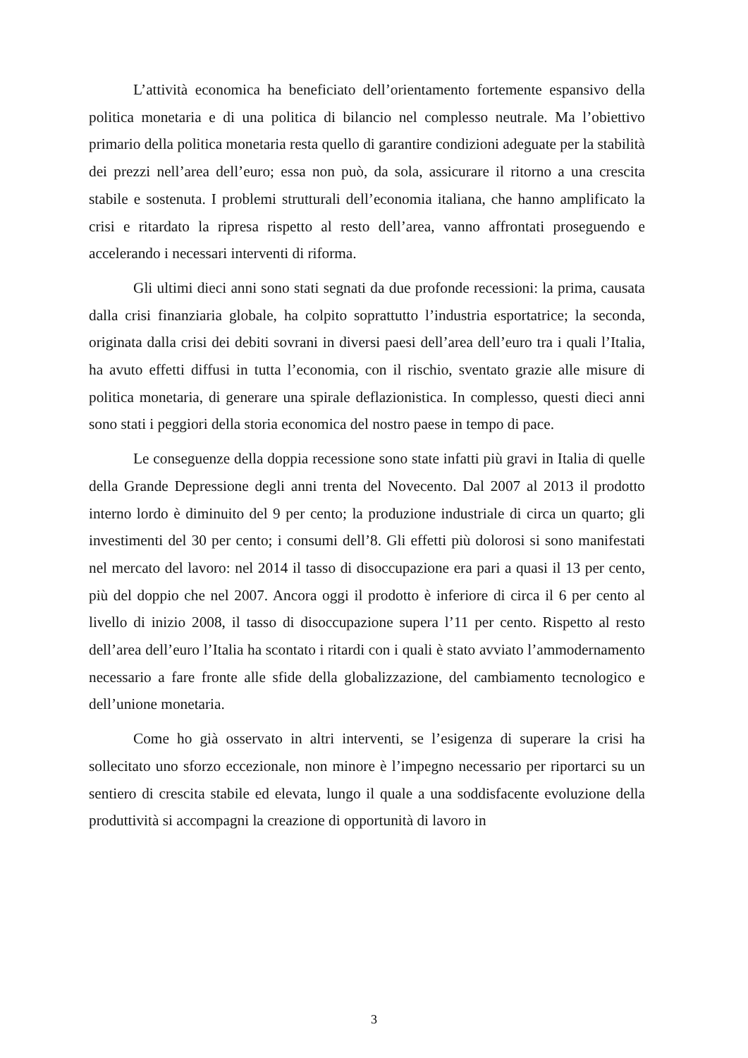L’attività economica ha beneficiato dell’orientamento fortemente espansivo della politica monetaria e di una politica di bilancio nel complesso neutrale. Ma l’obiettivo primario della politica monetaria resta quello di garantire condizioni adeguate per la stabilità dei prezzi nell’area dell’euro; essa non può, da sola, assicurare il ritorno a una crescita stabile e sostenuta. I problemi strutturali dell’economia italiana, che hanno amplificato la crisi e ritardato la ripresa rispetto al resto dell’area, vanno affrontati proseguendo e accelerando i necessari interventi di riforma.
Gli ultimi dieci anni sono stati segnati da due profonde recessioni: la prima, causata dalla crisi finanziaria globale, ha colpito soprattutto l’industria esportatrice; la seconda, originata dalla crisi dei debiti sovrani in diversi paesi dell’area dell’euro tra i quali l’Italia, ha avuto effetti diffusi in tutta l’economia, con il rischio, sventato grazie alle misure di politica monetaria, di generare una spirale deflazionistica. In complesso, questi dieci anni sono stati i peggiori della storia economica del nostro paese in tempo di pace.
Le conseguenze della doppia recessione sono state infatti più gravi in Italia di quelle della Grande Depressione degli anni trenta del Novecento. Dal 2007 al 2013 il prodotto interno lordo è diminuito del 9 per cento; la produzione industriale di circa un quarto; gli investimenti del 30 per cento; i consumi dell’8. Gli effetti più dolorosi si sono manifestati nel mercato del lavoro: nel 2014 il tasso di disoccupazione era pari a quasi il 13 per cento, più del doppio che nel 2007. Ancora oggi il prodotto è inferiore di circa il 6 per cento al livello di inizio 2008, il tasso di disoccupazione supera l’11 per cento. Rispetto al resto dell’area dell’euro l’Italia ha scontato i ritardi con i quali è stato avviato l’ammodernamento necessario a fare fronte alle sfide della globalizzazione, del cambiamento tecnologico e dell’unione monetaria.
Come ho già osservato in altri interventi, se l’esigenza di superare la crisi ha sollecitato uno sforzo eccezionale, non minore è l’impegno necessario per riportarci su un sentiero di crescita stabile ed elevata, lungo il quale a una soddisfacente evoluzione della produttività si accompagni la creazione di opportunità di lavoro in
3